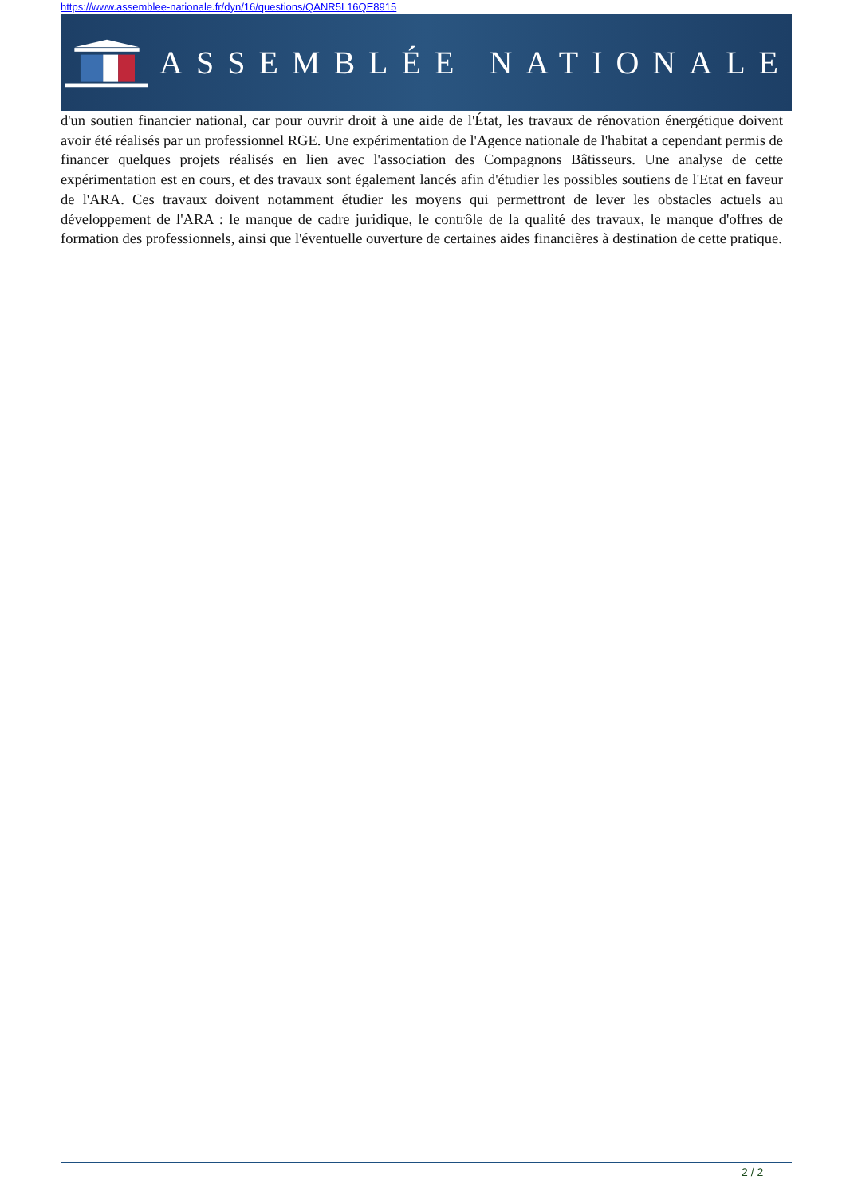https://www.assemblee-nationale.fr/dyn/16/questions/QANR5L16QE8915
ASSEMBLÉE NATIONALE
d'un soutien financier national, car pour ouvrir droit à une aide de l'État, les travaux de rénovation énergétique doivent avoir été réalisés par un professionnel RGE. Une expérimentation de l'Agence nationale de l'habitat a cependant permis de financer quelques projets réalisés en lien avec l'association des Compagnons Bâtisseurs. Une analyse de cette expérimentation est en cours, et des travaux sont également lancés afin d'étudier les possibles soutiens de l'Etat en faveur de l'ARA. Ces travaux doivent notamment étudier les moyens qui permettront de lever les obstacles actuels au développement de l'ARA : le manque de cadre juridique, le contrôle de la qualité des travaux, le manque d'offres de formation des professionnels, ainsi que l'éventuelle ouverture de certaines aides financières à destination de cette pratique.
2 / 2